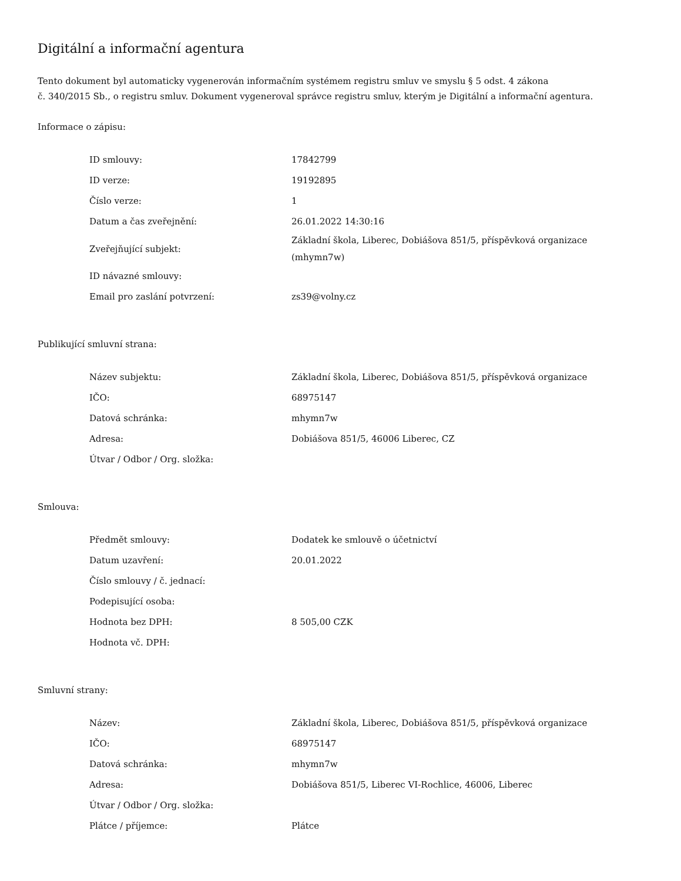Digitální a informační agentura
Tento dokument byl automaticky vygenerován informačním systémem registru smluv ve smyslu § 5 odst. 4 zákona
č. 340/2015 Sb., o registru smluv. Dokument vygeneroval správce registru smluv, kterým je Digitální a informační agentura.
Informace o zápisu:
| ID smlouvy: | 17842799 |
| ID verze: | 19192895 |
| Číslo verze: | 1 |
| Datum a čas zveřejnění: | 26.01.2022 14:30:16 |
| Zveřejňující subjekt: | Základní škola, Liberec, Dobiášova 851/5, příspěvková organizace (mhymn7w) |
| ID návazné smlouvy: | |
| Email pro zaslání potvrzení: | zs39@volny.cz |
Publikující smluvní strana:
| Název subjektu: | Základní škola, Liberec, Dobiášova 851/5, příspěvková organizace |
| IČO: | 68975147 |
| Datová schránka: | mhymn7w |
| Adresa: | Dobiášova 851/5, 46006 Liberec, CZ |
| Útvar / Odbor / Org. složka: | |
Smlouva:
| Předmět smlouvy: | Dodatek ke smlouvě o účetnictví |
| Datum uzavření: | 20.01.2022 |
| Číslo smlouvy / č. jednací: | |
| Podepisující osoba: | |
| Hodnota bez DPH: | 8 505,00 CZK |
| Hodnota vč. DPH: | |
Smluvní strany:
| Název: | Základní škola, Liberec, Dobiášova 851/5, příspěvková organizace |
| IČO: | 68975147 |
| Datová schránka: | mhymn7w |
| Adresa: | Dobiášova 851/5, Liberec VI-Rochlice, 46006, Liberec |
| Útvar / Odbor / Org. složka: | |
| Plátce / příjemce: | Plátce |